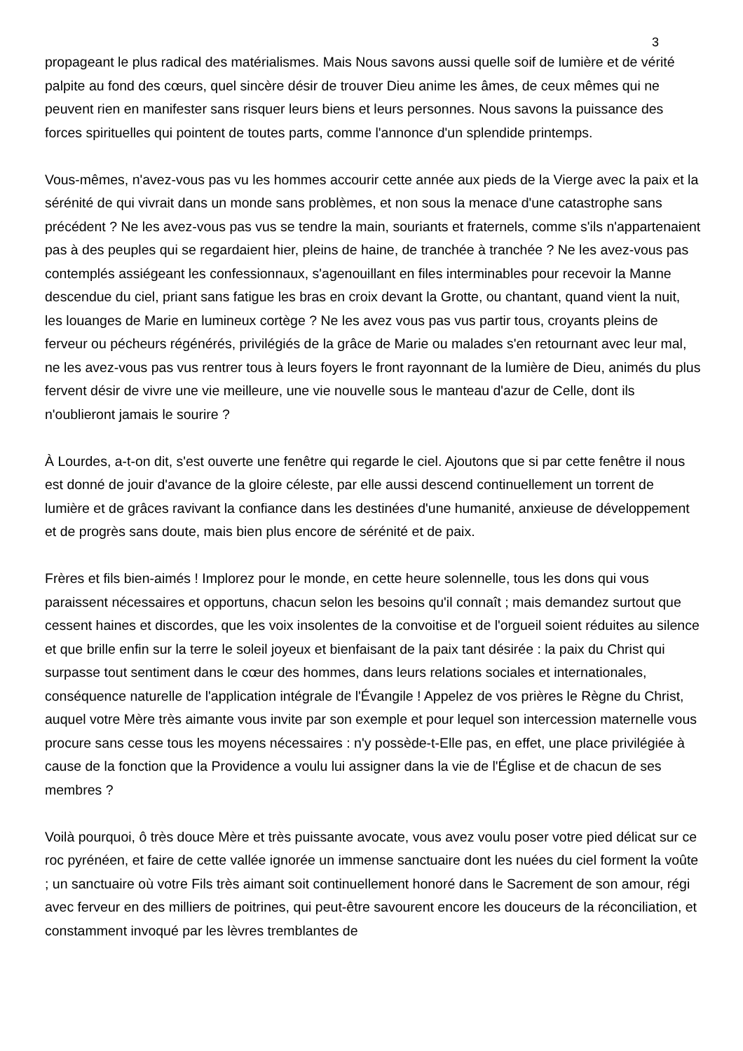3
propageant le plus radical des matérialismes. Mais Nous savons aussi quelle soif de lumière et de vérité palpite au fond des cœurs, quel sincère désir de trouver Dieu anime les âmes, de ceux mêmes qui ne peuvent rien en manifester sans risquer leurs biens et leurs personnes. Nous savons la puissance des forces spirituelles qui pointent de toutes parts, comme l'annonce d'un splendide printemps.
Vous-mêmes, n'avez-vous pas vu les hommes accourir cette année aux pieds de la Vierge avec la paix et la sérénité de qui vivrait dans un monde sans problèmes, et non sous la menace d'une catastrophe sans précédent ? Ne les avez-vous pas vus se tendre la main, souriants et fraternels, comme s'ils n'appartenaient pas à des peuples qui se regardaient hier, pleins de haine, de tranchée à tranchée ? Ne les avez-vous pas contemplés assiégeant les confessionnaux, s'agenouillant en files interminables pour recevoir la Manne descendue du ciel, priant sans fatigue les bras en croix devant la Grotte, ou chantant, quand vient la nuit, les louanges de Marie en lumineux cortège ? Ne les avez vous pas vus partir tous, croyants pleins de ferveur ou pécheurs régénérés, privilégiés de la grâce de Marie ou malades s'en retournant avec leur mal, ne les avez-vous pas vus rentrer tous à leurs foyers le front rayonnant de la lumière de Dieu, animés du plus fervent désir de vivre une vie meilleure, une vie nouvelle sous le manteau d'azur de Celle, dont ils n'oublieront jamais le sourire ?
À Lourdes, a-t-on dit, s'est ouverte une fenêtre qui regarde le ciel. Ajoutons que si par cette fenêtre il nous est donné de jouir d'avance de la gloire céleste, par elle aussi descend continuellement un torrent de lumière et de grâces ravivant la confiance dans les destinées d'une humanité, anxieuse de développement et de progrès sans doute, mais bien plus encore de sérénité et de paix.
Frères et fils bien-aimés ! Implorez pour le monde, en cette heure solennelle, tous les dons qui vous paraissent nécessaires et opportuns, chacun selon les besoins qu'il connaît ; mais demandez surtout que cessent haines et discordes, que les voix insolentes de la convoitise et de l'orgueil soient réduites au silence et que brille enfin sur la terre le soleil joyeux et bienfaisant de la paix tant désirée : la paix du Christ qui surpasse tout sentiment dans le cœur des hommes, dans leurs relations sociales et internationales, conséquence naturelle de l'application intégrale de l'Évangile ! Appelez de vos prières le Règne du Christ, auquel votre Mère très aimante vous invite par son exemple et pour lequel son intercession maternelle vous procure sans cesse tous les moyens nécessaires : n'y possède-t-Elle pas, en effet, une place privilégiée à cause de la fonction que la Providence a voulu lui assigner dans la vie de l'Église et de chacun de ses membres ?
Voilà pourquoi, ô très douce Mère et très puissante avocate, vous avez voulu poser votre pied délicat sur ce roc pyrénéen, et faire de cette vallée ignorée un immense sanctuaire dont les nuées du ciel forment la voûte ; un sanctuaire où votre Fils très aimant soit continuellement honoré dans le Sacrement de son amour, régi avec ferveur en des milliers de poitrines, qui peut-être savourent encore les douceurs de la réconciliation, et constamment invoqué par les lèvres tremblantes de